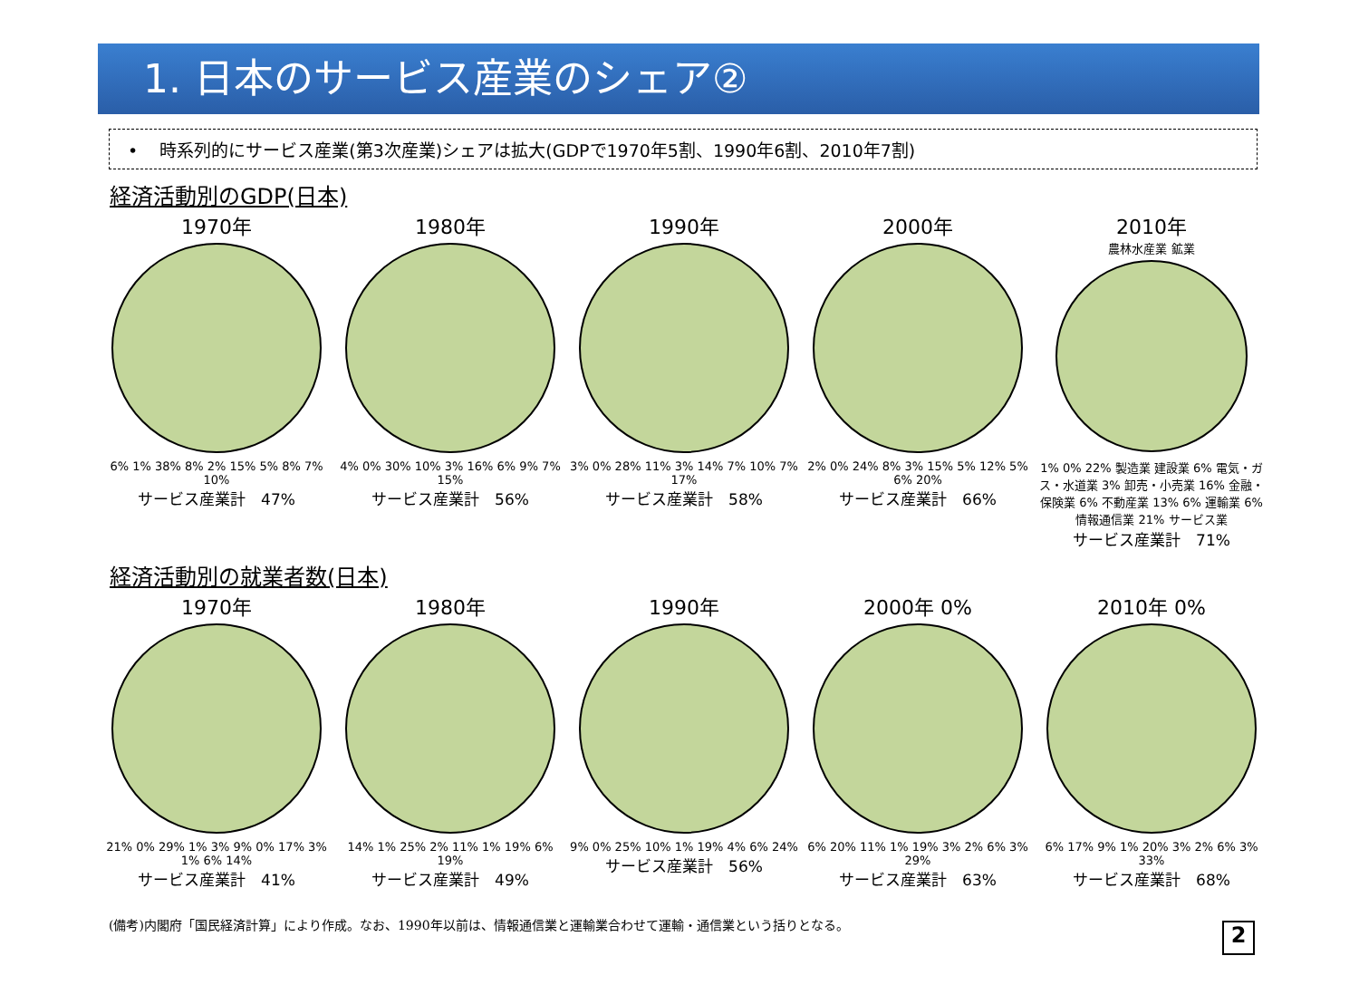1. 日本のサービス産業のシェア②
• 時系列的にサービス産業(第3次産業)シェアは拡大(GDPで1970年5割、1990年6割、2010年7割)
経済活動別のGDP(日本)
1970年
6% 1% 38% 8% 2% 15% 5% 8% 7% 10%
サービス産業計　47%
1980年
4% 0% 30% 10% 3% 16% 6% 9% 7% 15%
サービス産業計　56%
1990年
3% 0% 28% 11% 3% 14% 7% 10% 7% 17%
サービス産業計　58%
2000年
2% 0% 24% 8% 3% 15% 5% 12% 5% 6% 20%
サービス産業計　66%
2010年
農林水産業 鉱業
1% 0% 22% 製造業 建設業 6% 電気・ガス・水道業 3% 卸売・小売業 16% 金融・保険業 6% 不動産業 13% 6% 運輸業 6% 情報通信業 21% サービス業
サービス産業計　71%
経済活動別の就業者数(日本)
1970年
21% 0% 29% 1% 3% 9% 0% 17% 3% 1% 6% 14%
サービス産業計　41%
1980年
14% 1% 25% 2% 11% 1% 19% 6% 19%
サービス産業計　49%
1990年
9% 0% 25% 10% 1% 19% 4% 6% 24%
サービス産業計　56%
2000年 0%
6% 20% 11% 1% 19% 3% 2% 6% 3% 29%
サービス産業計　63%
2010年 0%
6% 17% 9% 1% 20% 3% 2% 6% 3% 33%
サービス産業計　68%
(備考)内閣府「国民経済計算」により作成。なお、1990年以前は、情報通信業と運輸業合わせて運輸・通信業という括りとなる。
2